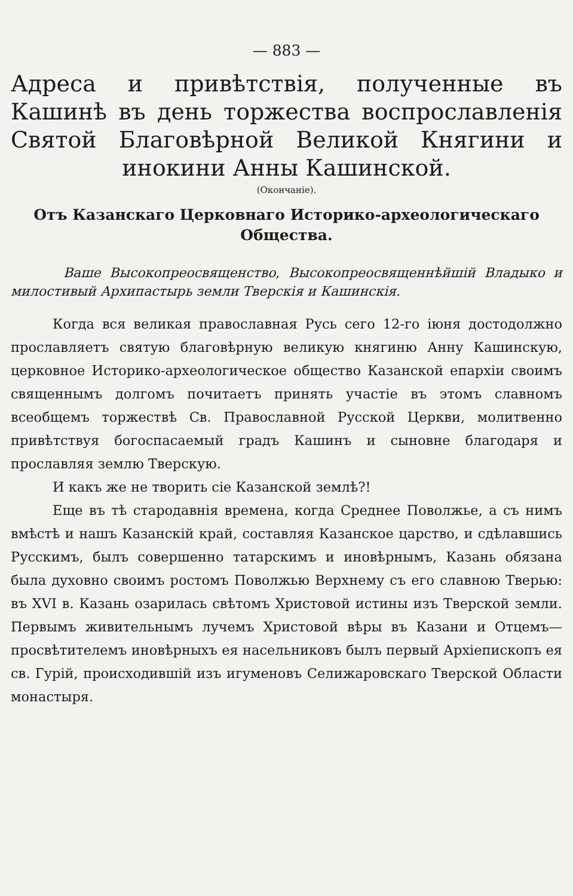— 883 —
Адреса и привѣтствія, полученные въ Кашинѣ въ день торжества воспрославленія Святой Благовѣрной Великой Княгини и инокини Анны Кашинской.
(Окончаніе).
Отъ Казанскаго Церковнаго Историко-археологическаго Общества.
Ваше Высокопреосвященство, Высокопреосвященнѣйшій Владыко и милостивый Архипастырь земли Тверскія и Кашинскія.
Когда вся великая православная Русь сего 12-го іюня достодолжно прославляетъ святую благовѣрную великую княгиню Анну Кашинскую, церковное Историко-археологическое общество Казанской епархіи своимъ священнымъ долгомъ почитаетъ принять участіе въ этомъ славномъ всеобщемъ торжествѣ Св. Православной Русской Церкви, молитвенно привѣтствуя богоспасаемый градъ Кашинъ и сыновне благодаря и прославляя землю Тверскую.
И какъ же не творить сіе Казанской землѣ?!
Еще въ тѣ стародавнія времена, когда Среднее Поволжье, а съ нимъ вмѣстѣ и нашъ Казанскій край, составляя Казанское царство, и сдѣлавшись Русскимъ, былъ совершенно татарскимъ и иновѣрнымъ, Казань обязана была духовно своимъ ростомъ Поволжью Верхнему съ его славною Тверью: въ XVI в. Казань озарилась свѣтомъ Христовой истины изъ Тверской земли. Первымъ живительнымъ лучемъ Христовой вѣры въ Казани и Отцемъ—просвѣтителемъ иновѣрныхъ ея насельниковъ былъ первый Архіепископъ ея св. Гурій, происходившій изъ игуменовъ Селижаровскаго Тверской Области монастыря.